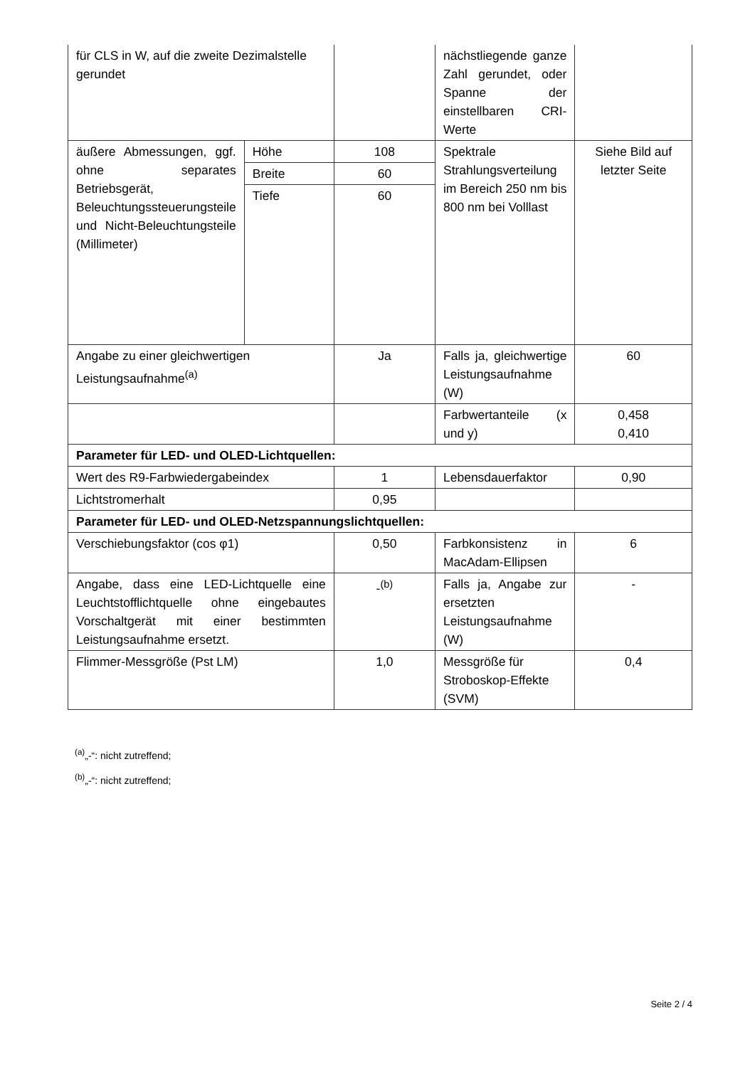| für CLS in W, auf die zweite Dezimalstelle gerundet | | | nächstliegende ganze Zahl gerundet, oder Spanne der einstellbaren CRI-Werte | |
| äußere Abmessungen, ggf. ohne separates Betriebsgerät, Beleuchtungssteuerungsteile und Nicht-Beleuchtungsteile (Millimeter) | Höhe | 108 | Spektrale Strahlungsverteilung im Bereich 250 nm bis 800 nm bei Volllast | Siehe Bild auf letzter Seite |
| | Breite | 60 | | |
| | Tiefe | 60 | | |
| Angabe zu einer gleichwertigen Leistungsaufnahme<sup>(a)</sup> | | Ja | Falls ja, gleichwertige Leistungsaufnahme (W) | 60 |
| | | | Farbwertanteile (x und y) | 0,458 0,410 |
| Parameter für LED- und OLED-Lichtquellen: | | | | |
| Wert des R9-Farbwiedergabeindex | | 1 | Lebensdauerfaktor | 0,90 |
| Lichtstromerhalt | | 0,95 | | |
| Parameter für LED- und OLED-Netzspannungslichtquellen: | | | | |
| Verschiebungsfaktor (cos φ1) | | 0,50 | Farbkonsistenz in MacAdam-Ellipsen | 6 |
| Angabe, dass eine LED-Lichtquelle eine Leuchtstofflichtquelle ohne eingebautes Vorschaltgerät mit einer bestimmten Leistungsaufnahme ersetzt. | | -<sup>(b)</sup> | Falls ja, Angabe zur ersetzten Leistungsaufnahme (W) | - |
| Flimmer-Messgröße (Pst LM) | | 1,0 | Messgröße für Stroboskop-Effekte (SVM) | 0,4 |
<sup>(a)</sup>„-“: nicht zutreffend;
<sup>(b)</sup>„-“: nicht zutreffend;
Seite 2 / 4